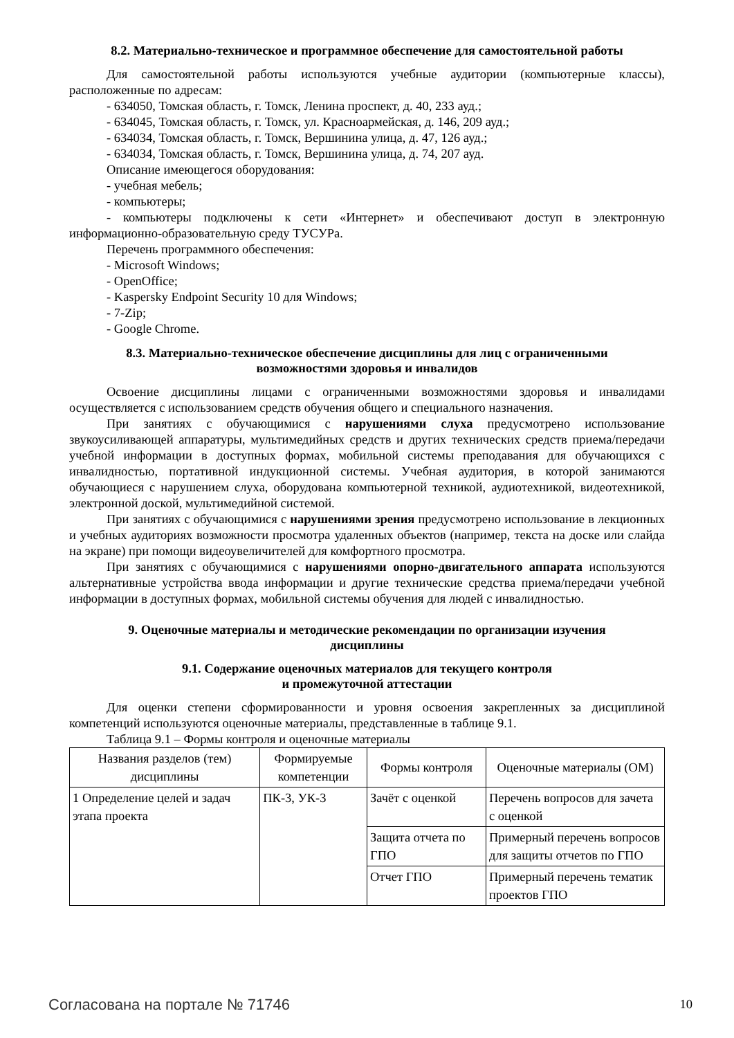8.2. Материально-техническое и программное обеспечение для самостоятельной работы
Для самостоятельной работы используются учебные аудитории (компьютерные классы), расположенные по адресам:
- 634050, Томская область, г. Томск, Ленина проспект, д. 40, 233 ауд.;
- 634045, Томская область, г. Томск, ул. Красноармейская, д. 146, 209 ауд.;
- 634034, Томская область, г. Томск, Вершинина улица, д. 47, 126 ауд.;
- 634034, Томская область, г. Томск, Вершинина улица, д. 74, 207 ауд.
Описание имеющегося оборудования:
- учебная мебель;
- компьютеры;
- компьютеры подключены к сети «Интернет» и обеспечивают доступ в электронную информационно-образовательную среду ТУСУРа.
Перечень программного обеспечения:
- Microsoft Windows;
- OpenOffice;
- Kaspersky Endpoint Security 10 для Windows;
- 7-Zip;
- Google Chrome.
8.3. Материально-техническое обеспечение дисциплины для лиц с ограниченными
возможностями здоровья и инвалидов
Освоение дисциплины лицами с ограниченными возможностями здоровья и инвалидами осуществляется с использованием средств обучения общего и специального назначения.
При занятиях с обучающимися с нарушениями слуха предусмотрено использование звукоусиливающей аппаратуры, мультимедийных средств и других технических средств приема/передачи учебной информации в доступных формах, мобильной системы преподавания для обучающихся с инвалидностью, портативной индукционной системы. Учебная аудитория, в которой занимаются обучающиеся с нарушением слуха, оборудована компьютерной техникой, аудиотехникой, видеотехникой, электронной доской, мультимедийной системой.
При занятиях с обучающимися с нарушениями зрения предусмотрено использование в лекционных и учебных аудиториях возможности просмотра удаленных объектов (например, текста на доске или слайда на экране) при помощи видеоувеличителей для комфортного просмотра.
При занятиях с обучающимися с нарушениями опорно-двигательного аппарата используются альтернативные устройства ввода информации и другие технические средства приема/передачи учебной информации в доступных формах, мобильной системы обучения для людей с инвалидностью.
9. Оценочные материалы и методические рекомендации по организации изучения
дисциплины
9.1. Содержание оценочных материалов для текущего контроля
и промежуточной аттестации
Для оценки степени сформированности и уровня освоения закрепленных за дисциплиной компетенций используются оценочные материалы, представленные в таблице 9.1.
Таблица 9.1 – Формы контроля и оценочные материалы
| Названия разделов (тем) дисциплины | Формируемые компетенции | Формы контроля | Оценочные материалы (ОМ) |
| --- | --- | --- | --- |
| 1 Определение целей и задач этапа проекта | ПК-3, УК-3 | Зачёт с оценкой | Перечень вопросов для зачета с оценкой |
| | | Защита отчета по ГПО | Примерный перечень вопросов для защиты отчетов по ГПО |
| | | Отчет ГПО | Примерный перечень тематик проектов ГПО |
Согласована на портале № 71746 10